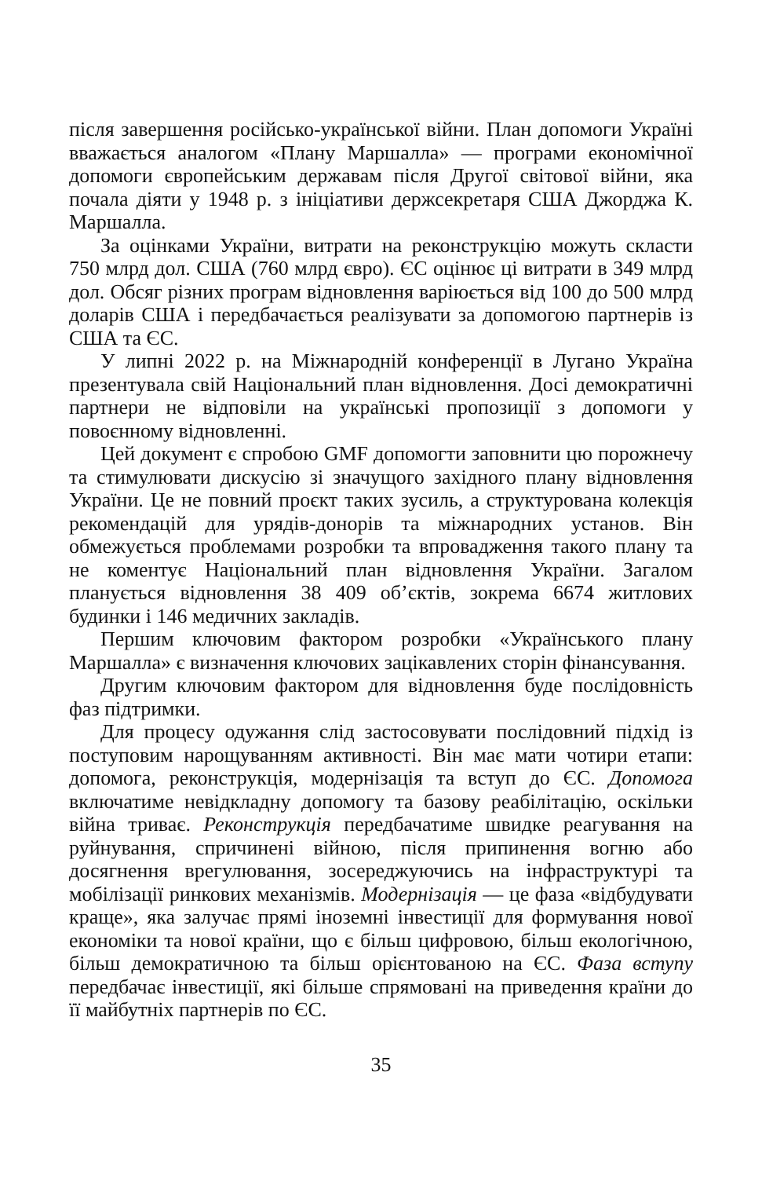після завершення російсько-української війни. План допомоги Україні вважається аналогом «Плану Маршалла» — програми економічної допомоги європейським державам після Другої світової війни, яка почала діяти у 1948 р. з ініціативи держсекретаря США Джорджа К. Маршалла.
За оцінками України, витрати на реконструкцію можуть скласти 750 млрд дол. США (760 млрд євро). ЄС оцінює ці витрати в 349 млрд дол. Обсяг різних програм відновлення варіюється від 100 до 500 млрд доларів США і передбачається реалізувати за допомогою партнерів із США та ЄС.
У липні 2022 р. на Міжнародній конференції в Лугано Україна презентувала свій Національний план відновлення. Досі демократичні партнери не відповіли на українські пропозиції з допомоги у повоєнному відновленні.
Цей документ є спробою GMF допомогти заповнити цю порожнечу та стимулювати дискусію зі значущого західного плану відновлення України. Це не повний проєкт таких зусиль, а структурована колекція рекомендацій для урядів-донорів та міжнародних установ. Він обмежується проблемами розробки та впровадження такого плану та не коментує Національний план відновлення України. Загалом планується відновлення 38 409 об’єктів, зокрема 6674 житлових будинки і 146 медичних закладів.
Першим ключовим фактором розробки «Українського плану Маршалла» є визначення ключових зацікавлених сторін фінансування.
Другим ключовим фактором для відновлення буде послідовність фаз підтримки.
Для процесу одужання слід застосовувати послідовний підхід із поступовим нарощуванням активності. Він має мати чотири етапи: допомога, реконструкція, модернізація та вступ до ЄС. Допомога включатиме невідкладну допомогу та базову реабілітацію, оскільки війна триває. Реконструкція передбачатиме швидке реагування на руйнування, спричинені війною, після припинення вогню або досягнення врегулювання, зосереджуючись на інфраструктурі та мобілізації ринкових механізмів. Модернізація — це фаза «відбудувати краще», яка залучає прямі іноземні інвестиції для формування нової економіки та нової країни, що є більш цифровою, більш екологічною, більш демократичною та більш орієнтованою на ЄС. Фаза вступу передбачає інвестиції, які більше спрямовані на приведення країни до її майбутніх партнерів по ЄС.
35